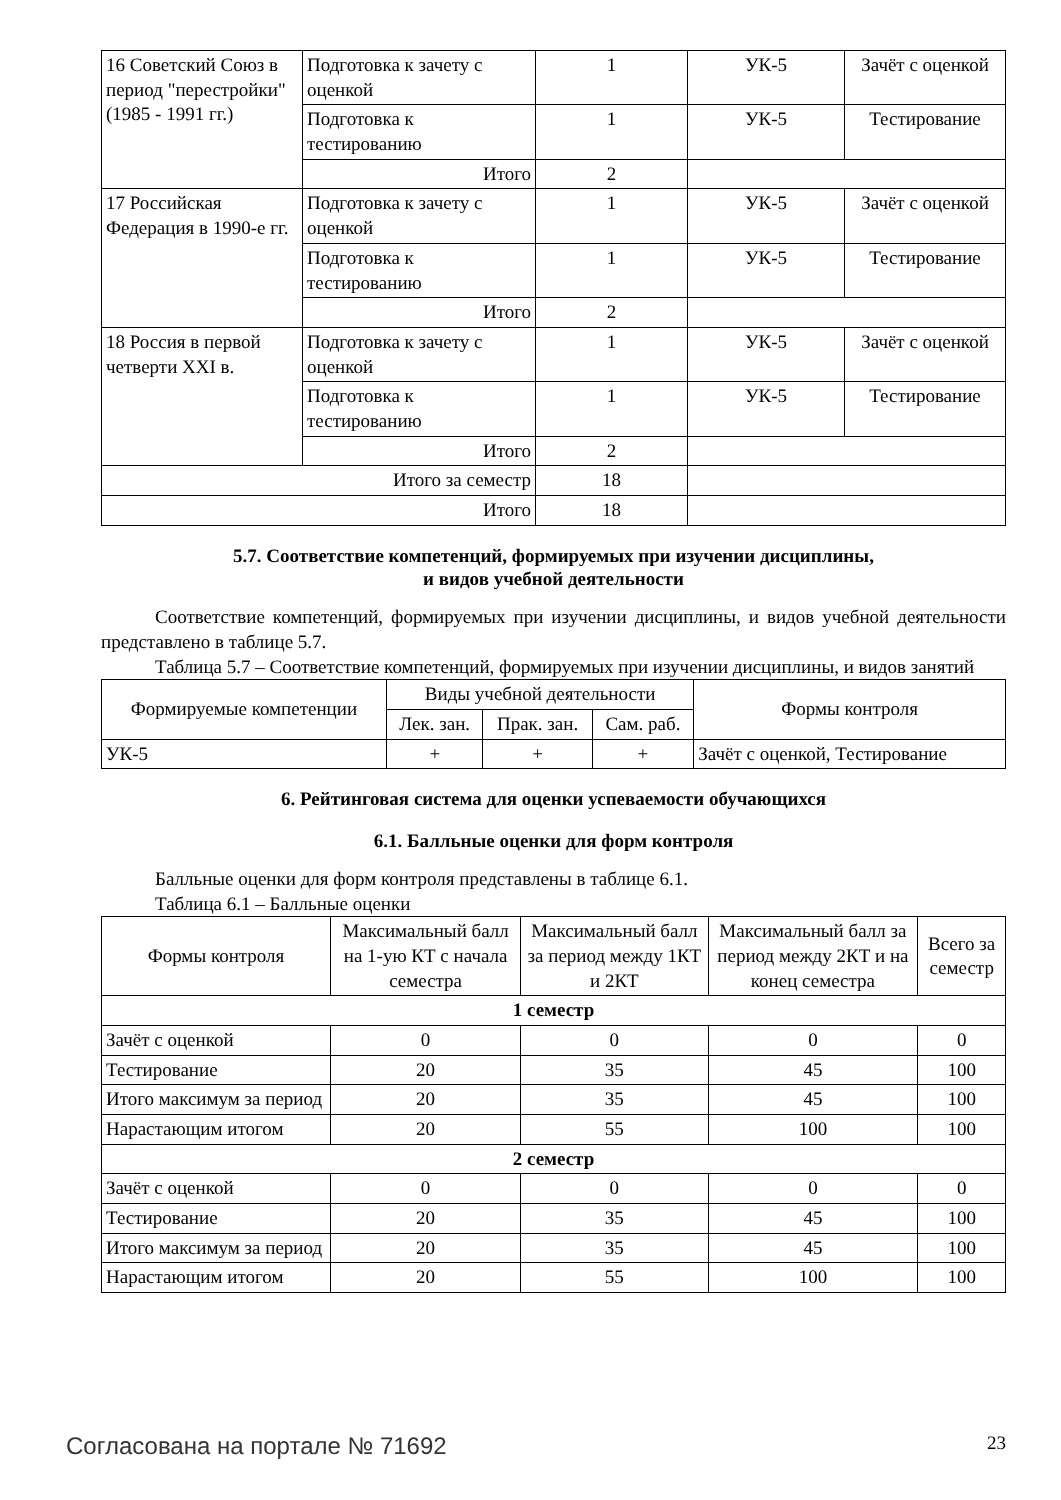| 16 Советский Союз в период "перестройки" (1985 - 1991 гг.) | Подготовка к зачету с оценкой | 1 | УК-5 | Зачёт с оценкой |
| | Подготовка к тестированию | 1 | УК-5 | Тестирование |
| | Итого | 2 | | |
| 17 Российская Федерация в 1990-е гг. | Подготовка к зачету с оценкой | 1 | УК-5 | Зачёт с оценкой |
| | Подготовка к тестированию | 1 | УК-5 | Тестирование |
| | Итого | 2 | | |
| 18 Россия в первой четверти XXI в. | Подготовка к зачету с оценкой | 1 | УК-5 | Зачёт с оценкой |
| | Подготовка к тестированию | 1 | УК-5 | Тестирование |
| | Итого | 2 | | |
| Итого за семестр | | 18 | | |
| Итого | | 18 | | |
5.7. Соответствие компетенций, формируемых при изучении дисциплины,
и видов учебной деятельности
Соответствие компетенций, формируемых при изучении дисциплины, и видов учебной деятельности представлено в таблице 5.7.
Таблица 5.7 – Соответствие компетенций, формируемых при изучении дисциплины, и видов занятий
| Формируемые компетенции | Виды учебной деятельности | | | Формы контроля |
| --- | --- | --- | --- | --- |
| | Лек. зан. | Прак. зан. | Сам. раб. | |
| УК-5 | + | + | + | Зачёт с оценкой, Тестирование |
6. Рейтинговая система для оценки успеваемости обучающихся
6.1. Балльные оценки для форм контроля
Балльные оценки для форм контроля представлены в таблице 6.1.
Таблица 6.1 – Балльные оценки
| Формы контроля | Максимальный балл на 1-ую КТ с начала семестра | Максимальный балл за период между 1КТ и 2КТ | Максимальный балл за период между 2КТ и на конец семестра | Всего за семестр |
| --- | --- | --- | --- | --- |
| 1 семестр | | | | |
| Зачёт с оценкой | 0 | 0 | 0 | 0 |
| Тестирование | 20 | 35 | 45 | 100 |
| Итого максимум за период | 20 | 35 | 45 | 100 |
| Нарастающим итогом | 20 | 55 | 100 | 100 |
| 2 семестр | | | | |
| Зачёт с оценкой | 0 | 0 | 0 | 0 |
| Тестирование | 20 | 35 | 45 | 100 |
| Итого максимум за период | 20 | 35 | 45 | 100 |
| Нарастающим итогом | 20 | 55 | 100 | 100 |
Согласована на портале № 71692 23